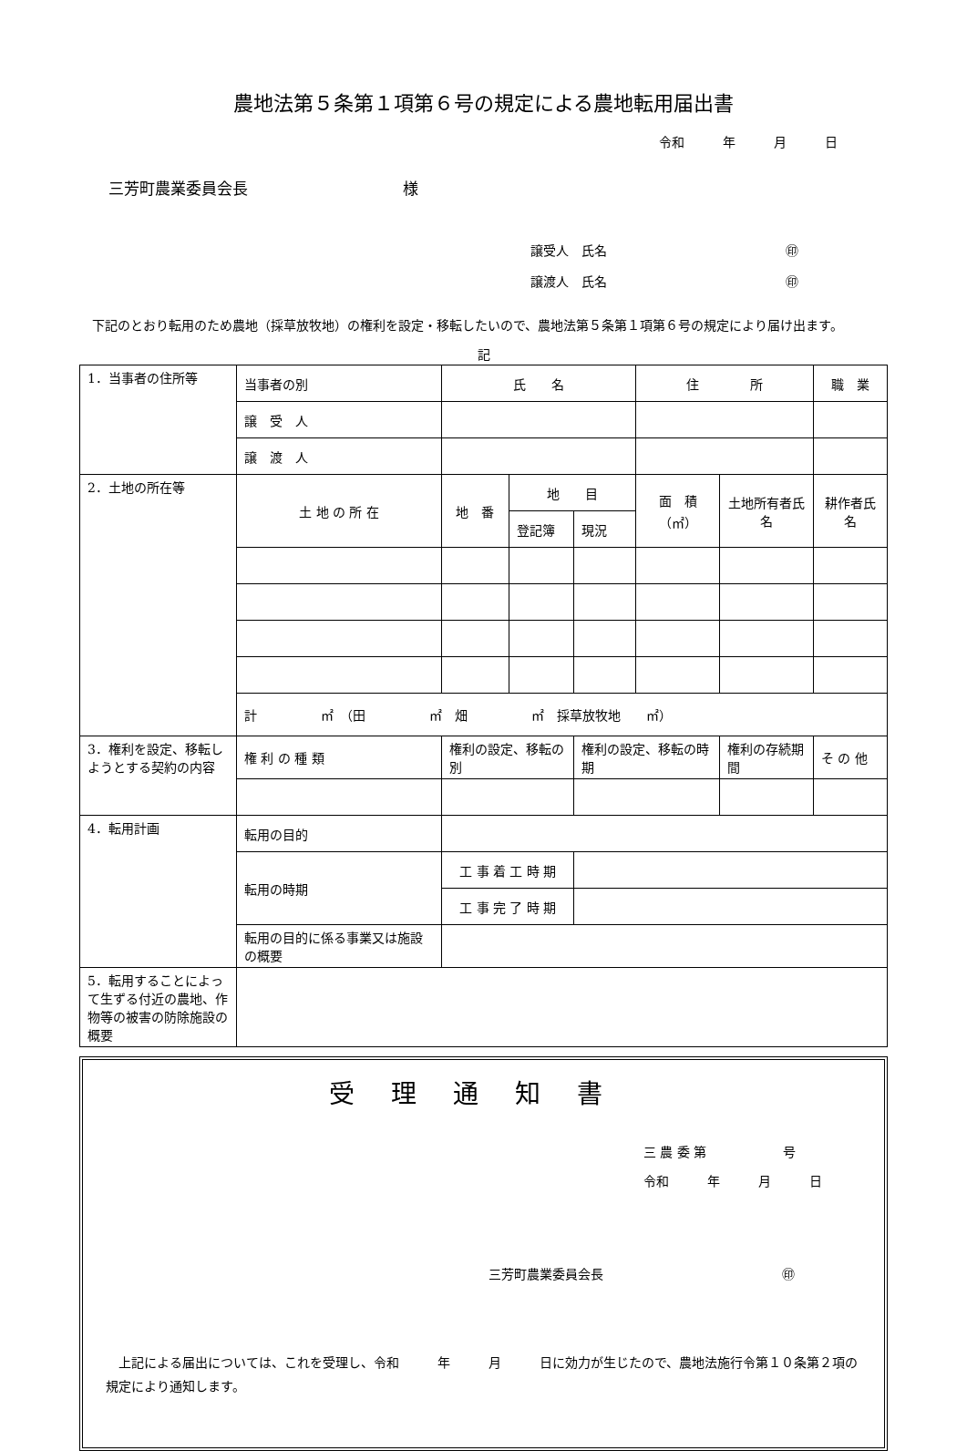農地法第５条第１項第６号の規定による農地転用届出書
令和　　　年　　　月　　　日
三芳町農業委員会長　　　　　　　　　　様
譲受人　氏名　　　　　　　　　　　　　　㊞
譲渡人　氏名　　　　　　　　　　　　　　㊞
下記のとおり転用のため農地（採草放牧地）の権利を設定・移転したいので、農地法第５条第１項第６号の規定により届け出ます。
記
| 1．当事者の住所等 | 当事者の別 | 氏 名 | | | 住 所 | | | 職 業 |
| | 譲 受 人 | | | | | | | |
| | 譲 渡 人 | | | | | | | |
| 2．土地の所在等 | 土 地 の 所 在 | 地 番 | 地 目 | | 面 積 （㎡） | 土地所有者氏名 | 耕作者氏名 | |
| | | | 登記簿 | 現況 | | | | |
| | 計 ㎡ （田 ㎡ 畑 ㎡ 採草放牧地 ㎡） | | | | | | | |
| 3．権利を設定、移転しようとする契約の内容 | 権 利 の 種 類 | 権利の設定、移転の別 | | 権利の設定、移転の時期 | | 権利の存続期間 | | そ の 他 |
| 4．転用計画 | 転用の目的 | | | | | | | |
| | 転用の時期 | 工 事 着 工 時 期 | | | | | | |
| | | 工 事 完 了 時 期 | | | | | | |
| | 転用の目的に係る事業又は施設の概要 | | | | | | | |
| 5．転用することによって生ずる付近の農地、作物等の被害の防除施設の概要 | | | | | | | | |
受理通知書
三 農 委 第　　　　　　号
令和　　　年　　　月　　　日
三芳町農業委員会長　　　　　　　　　　　　　　㊞
上記による届出については、これを受理し、令和　　　年　　　月　　　日に効力が生じたので、農地法施行令第１０条第２項の規定により通知します。